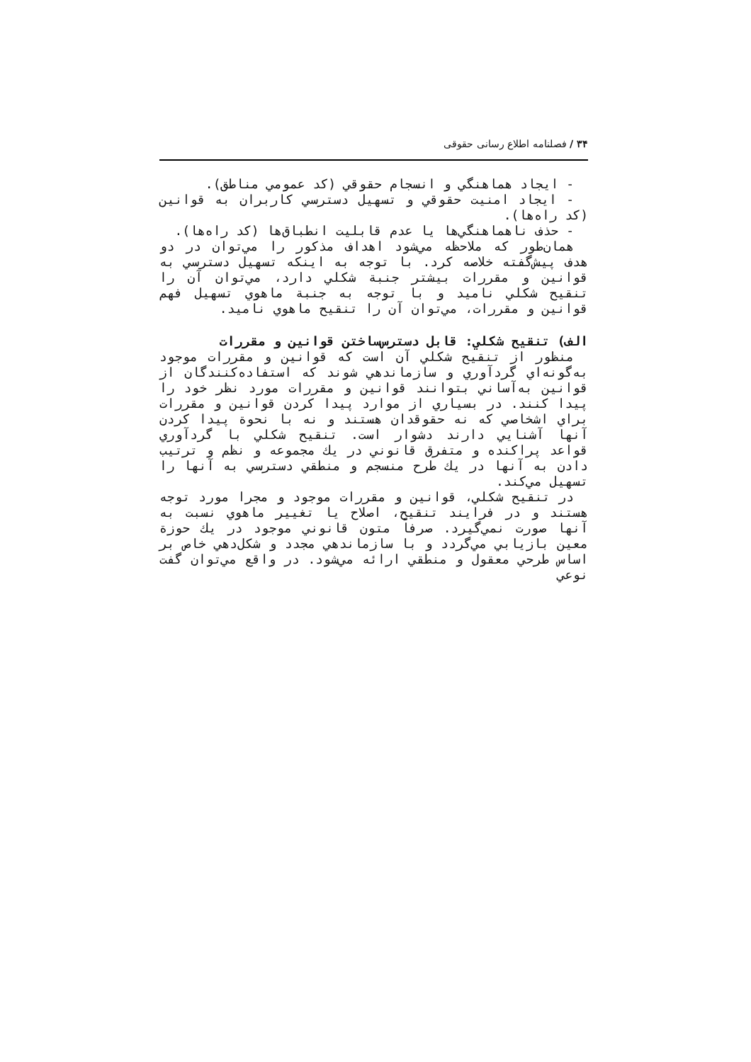۳۴ / فصلنامه اطلاع رسانی حقوقی
- ايجاد هماهنگي و انسجام حقوقي (كد عمومي مناطق).
- ايجاد امنيت حقوقي و تسهيل دسترسي كاربران به قوانين (كد راه‌ها).
- حذف ناهماهنگي‌ها يا عدم قابليت انطباق‌ها (كد راه‌ها).
همان‌طور كه ملاحظه مي‌شود اهداف مذكور را مي‌توان در دو هدف پيش‌گفته خلاصه كرد. با توجه به اينكه تسهيل دسترسي به قوانين و مقررات بيشتر جنبة شكلي دارد، مي‌توان آن را تنقيح شكلي ناميد و با توجه به جنبة ماهوي تسهيل فهم قوانين و مقررات، مي‌توان آن را تنقيح ماهوي ناميد.
الف) تنقيح شكلي: قابل دسترس‌ساختن قوانين و مقررات
منظور از تنقيح شكلي آن است كه قوانين و مقررات موجود به‌گونه‌اي گردآوري و سازماندهي شوند كه استفاده‌كنندگان از قوانين به‌آساني بتوانند قوانين و مقررات مورد نظر خود را پيدا كنند. در بسياري از موارد پيدا كردن قوانين و مقررات براي اشخاصي كه نه حقوقدان هستند و نه با نحوة پيدا كردن آنها آشنايي دارند دشوار است. تنقيح شكلي با گردآوري قواعد پراكنده و متفرق قانوني در يك مجموعه و نظم و ترتيب دادن به آنها در يك طرح منسجم و منطقي دسترسي به آنها را تسهيل مي‌كند.
در تنقيح شكلي، قوانين و مقررات موجود و مجرا مورد توجه هستند و در فرايند تنقيح، اصلاح يا تغيير ماهوي نسبت به آنها صورت نمي‌گيرد. صرفاً متون قانوني موجود در يك حوزة معين بازيابي مي‌گردد و با سازماندهي مجدد و شكل‌دهي خاص بر اساس طرحي معقول و منطقي ارائه مي‌شود. در واقع مي‌توان گفت نوعي